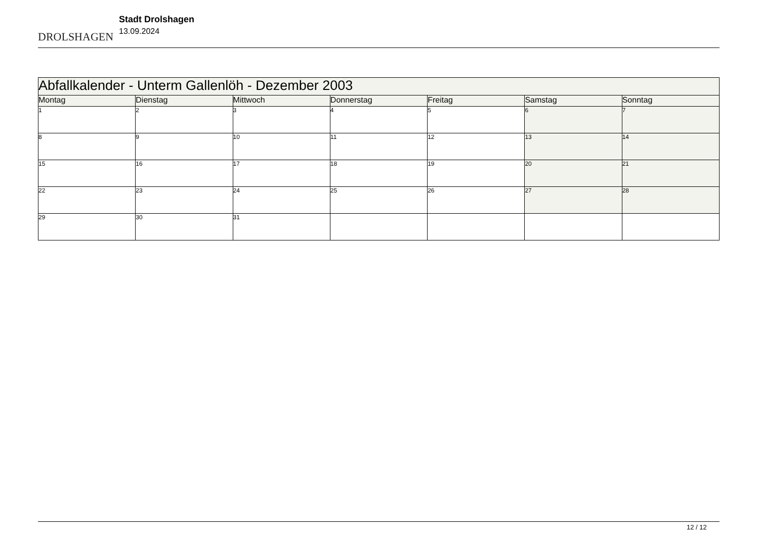DROLSHAGEN
Stadt Drolshagen
13.09.2024
| Abfallkalender - Unterm Gallenlöh - Dezember 2003 | | | | | | |
| Montag | Dienstag | Mittwoch | Donnerstag | Freitag | Samstag | Sonntag |
| 1 | 2 | 3 | 4 | 5 | 6 | 7 |
| 8 | 9 | 10 | 11 | 12 | 13 | 14 |
| 15 | 16 | 17 | 18 | 19 | 20 | 21 |
| 22 | 23 | 24 | 25 | 26 | 27 | 28 |
| 29 | 30 | 31 | | | | |
12 / 12